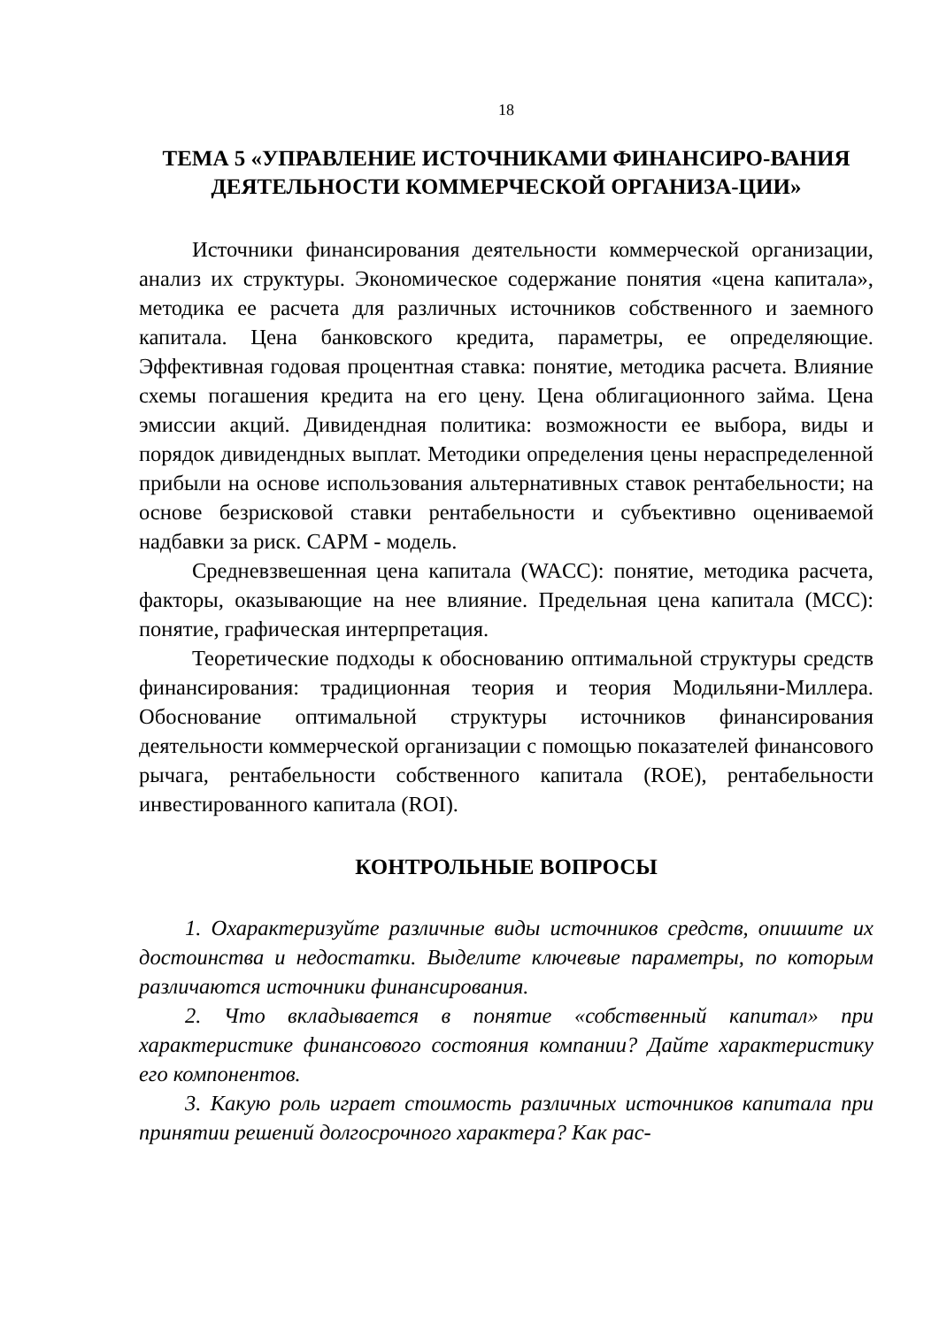18
ТЕМА 5 «УПРАВЛЕНИЕ ИСТОЧНИКАМИ ФИНАНСИРО-ВАНИЯ ДЕЯТЕЛЬНОСТИ КОММЕРЧЕСКОЙ ОРГАНИЗА-ЦИИ»
Источники финансирования деятельности коммерческой организации, анализ их структуры. Экономическое содержание понятия «цена капитала», методика ее расчета для различных источников собственного и заемного капитала. Цена банковского кредита, параметры, ее определяющие. Эффективная годовая процентная ставка: понятие, методика расчета. Влияние схемы погашения кредита на его цену. Цена облигационного займа. Цена эмиссии акций. Дивидендная политика: возможности ее выбора, виды и порядок дивидендных выплат. Методики определения цены нераспределенной прибыли на основе использования альтернативных ставок рентабельности; на основе безрисковой ставки рентабельности и субъективно оцениваемой надбавки за риск. CAPM - модель.
Средневзвешенная цена капитала (WACC): понятие, методика расчета, факторы, оказывающие на нее влияние. Предельная цена капитала (MCC): понятие, графическая интерпретация.
Теоретические подходы к обоснованию оптимальной структуры средств финансирования: традиционная теория и теория Модильяни-Миллера. Обоснование оптимальной структуры источников финансирования деятельности коммерческой организации с помощью показателей финансового рычага, рентабельности собственного капитала (ROE), рентабельности инвестированного капитала (ROI).
КОНТРОЛЬНЫЕ ВОПРОСЫ
1. Охарактеризуйте различные виды источников средств, опишите их достоинства и недостатки. Выделите ключевые параметры, по которым различаются источники финансирования.
2. Что вкладывается в понятие «собственный капитал» при характеристике финансового состояния компании? Дайте характеристику его компонентов.
3. Какую роль играет стоимость различных источников капитала при принятии решений долгосрочного характера? Как рас-